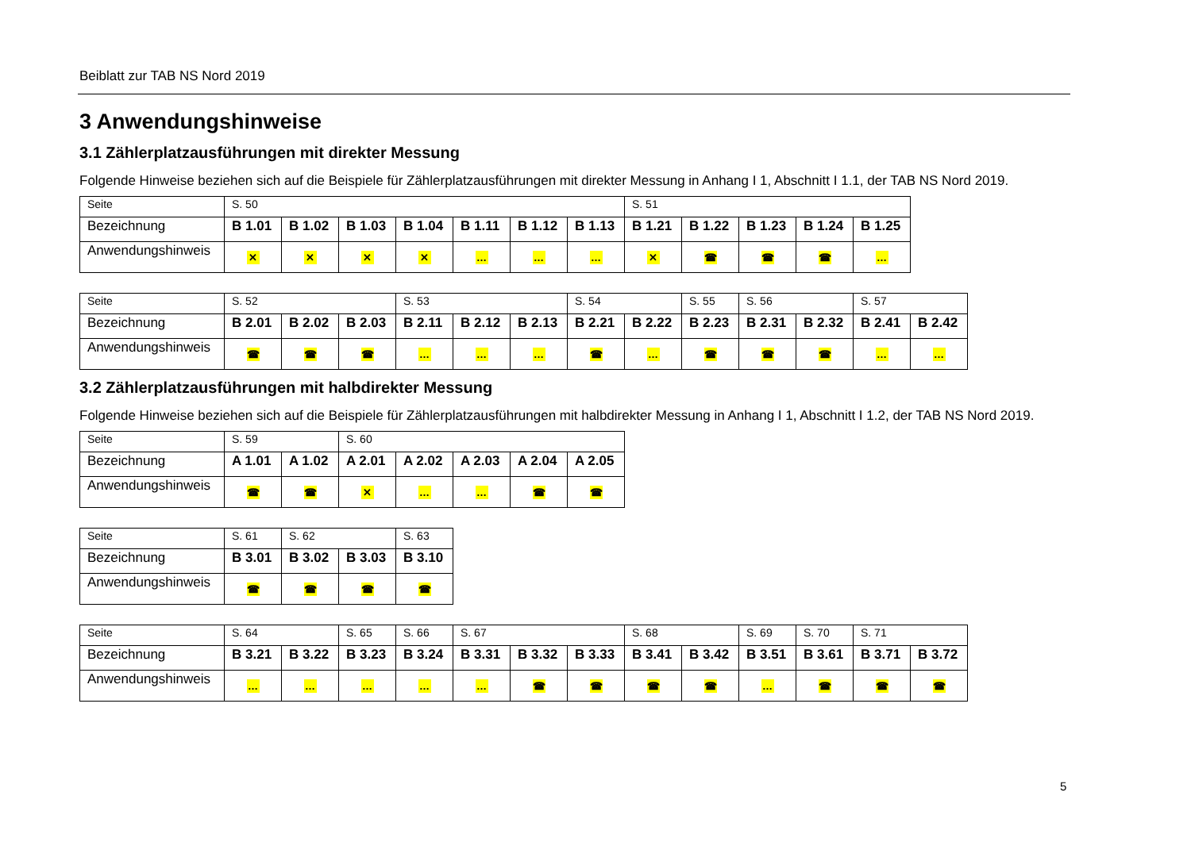Beiblatt zur TAB NS Nord 2019
3 Anwendungshinweise
3.1 Zählerplatzausführungen mit direkter Messung
Folgende Hinweise beziehen sich auf die Beispiele für Zählerplatzausführungen mit direkter Messung in Anhang I 1, Abschnitt I 1.1, der TAB NS Nord 2019.
| Seite | S. 50 | | | | | | | S. 51 | | | | |
| Bezeichnung | B 1.01 | B 1.02 | B 1.03 | B 1.04 | B 1.11 | B 1.12 | B 1.13 | B 1.21 | B 1.22 | B 1.23 | B 1.24 | B 1.25 |
| Anwendungshinweis | ✕ | ✕ | ✕ | ✕ | … | … | … | ✕ | ☎ | ☎ | ☎ | … |
| Seite | S. 52 | | | S. 53 | | | S. 54 | | S. 55 | S. 56 | | S. 57 | |
| Bezeichnung | B 2.01 | B 2.02 | B 2.03 | B 2.11 | B 2.12 | B 2.13 | B 2.21 | B 2.22 | B 2.23 | B 2.31 | B 2.32 | B 2.41 | B 2.42 |
| Anwendungshinweis | ☎ | ☎ | ☎ | … | … | … | ☎ | … | ☎ | ☎ | ☎ | … | … |
3.2 Zählerplatzausführungen mit halbdirekter Messung
Folgende Hinweise beziehen sich auf die Beispiele für Zählerplatzausführungen mit halbdirekter Messung in Anhang I 1, Abschnitt I 1.2, der TAB NS Nord 2019.
| Seite | S. 59 | | S. 60 | | | | |
| Bezeichnung | A 1.01 | A 1.02 | A 2.01 | A 2.02 | A 2.03 | A 2.04 | A 2.05 |
| Anwendungshinweis | ☎ | ☎ | ✕ | … | … | ☎ | ☎ |
| Seite | S. 61 | S. 62 | | S. 63 |
| Bezeichnung | B 3.01 | B 3.02 | B 3.03 | B 3.10 |
| Anwendungshinweis | ☎ | ☎ | ☎ | ☎ |
| Seite | S. 64 | | S. 65 | S. 66 | S. 67 | | | S. 68 | | S. 69 | S. 70 | S. 71 | |
| Bezeichnung | B 3.21 | B 3.22 | B 3.23 | B 3.24 | B 3.31 | B 3.32 | B 3.33 | B 3.41 | B 3.42 | B 3.51 | B 3.61 | B 3.71 | B 3.72 |
| Anwendungshinweis | … | … | … | … | … | ☎ | ☎ | ☎ | ☎ | … | ☎ | ☎ | ☎ |
5